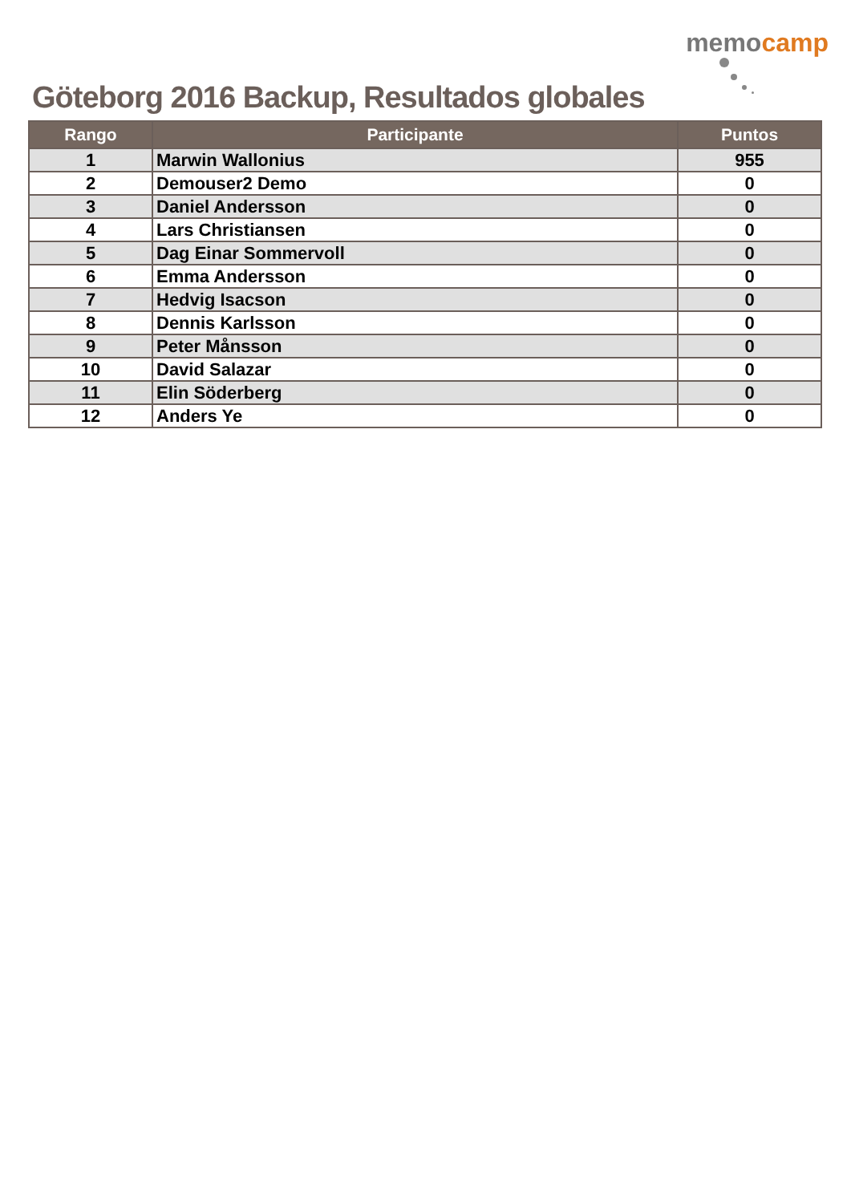Göteborg 2016 Backup, Resultados globales
memocamp
| Rango | Participante | Puntos |
| --- | --- | --- |
| 1 | Marwin Wallonius | 955 |
| 2 | Demouser2 Demo | 0 |
| 3 | Daniel Andersson | 0 |
| 4 | Lars Christiansen | 0 |
| 5 | Dag Einar Sommervoll | 0 |
| 6 | Emma Andersson | 0 |
| 7 | Hedvig Isacson | 0 |
| 8 | Dennis Karlsson | 0 |
| 9 | Peter Månsson | 0 |
| 10 | David Salazar | 0 |
| 11 | Elin Söderberg | 0 |
| 12 | Anders Ye | 0 |